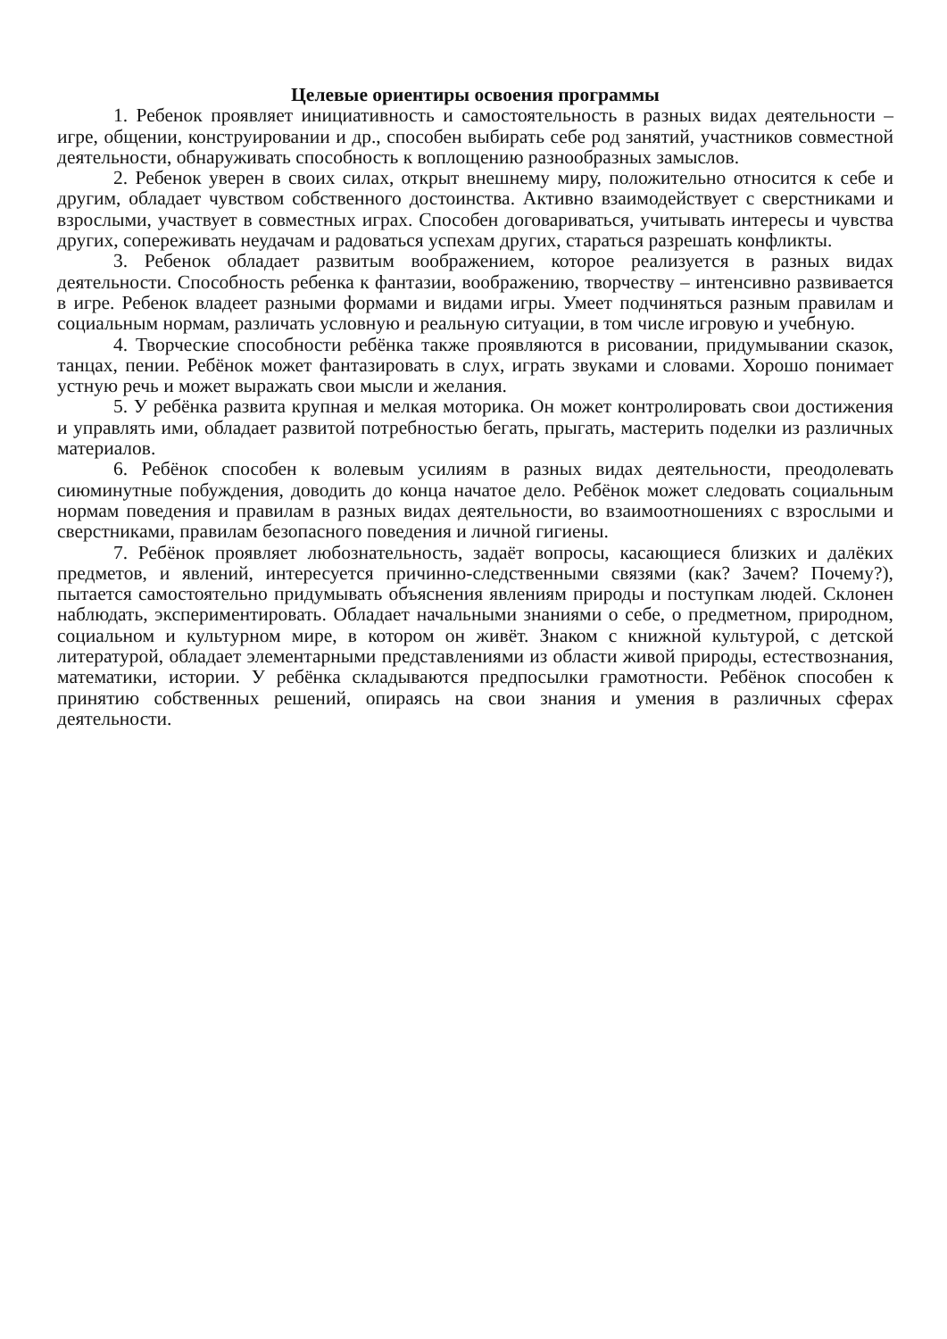Целевые ориентиры освоения программы
1. Ребенок проявляет инициативность и самостоятельность в разных видах деятельности – игре, общении, конструировании и др., способен выбирать себе род занятий, участников совместной деятельности, обнаруживать способность к воплощению разнообразных замыслов.
2. Ребенок уверен в своих силах, открыт внешнему миру, положительно относится к себе и другим, обладает чувством собственного достоинства. Активно взаимодействует с сверстниками и взрослыми, участвует в совместных играх. Способен договариваться, учитывать интересы и чувства других, сопереживать неудачам и радоваться успехам других, стараться разрешать конфликты.
3. Ребенок обладает развитым воображением, которое реализуется в разных видах деятельности. Способность ребенка к фантазии, воображению, творчеству – интенсивно развивается в игре. Ребенок владеет разными формами и видами игры. Умеет подчиняться разным правилам и социальным нормам, различать условную и реальную ситуации, в том числе игровую и учебную.
4. Творческие способности ребёнка также проявляются в рисовании, придумывании сказок, танцах, пении. Ребёнок может фантазировать в слух, играть звуками и словами. Хорошо понимает устную речь и может выражать свои мысли и желания.
5. У ребёнка развита крупная и мелкая моторика. Он может контролировать свои достижения и управлять ими, обладает развитой потребностью бегать, прыгать, мастерить поделки из различных материалов.
6. Ребёнок способен к волевым усилиям в разных видах деятельности, преодолевать сиюминутные побуждения, доводить до конца начатое дело. Ребёнок может следовать социальным нормам поведения и правилам в разных видах деятельности, во взаимоотношениях с взрослыми и сверстниками, правилам безопасного поведения и личной гигиены.
7. Ребёнок проявляет любознательность, задаёт вопросы, касающиеся близких и далёких предметов, и явлений, интересуется причинно-следственными связями (как? Зачем? Почему?), пытается самостоятельно придумывать объяснения явлениям природы и поступкам людей. Склонен наблюдать, экспериментировать. Обладает начальными знаниями о себе, о предметном, природном, социальном и культурном мире, в котором он живёт. Знаком с книжной культурой, с детской литературой, обладает элементарными представлениями из области живой природы, естествознания, математики, истории. У ребёнка складываются предпосылки грамотности. Ребёнок способен к принятию собственных решений, опираясь на свои знания и умения в различных сферах деятельности.